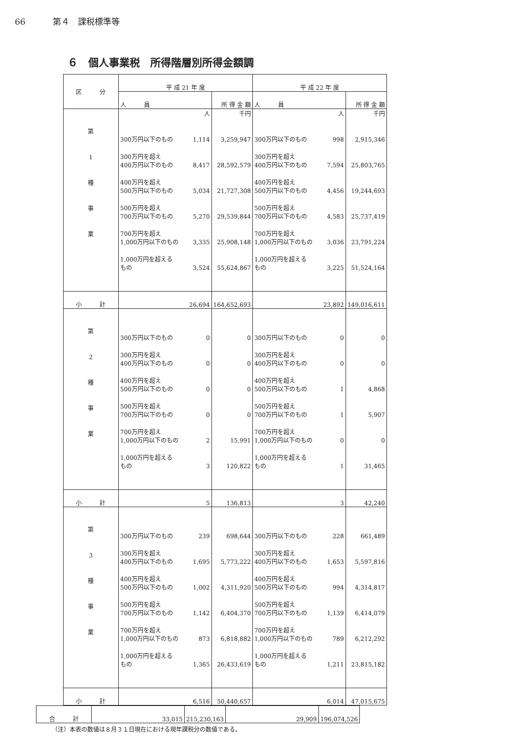66 第４　課税標準等
６　個人事業税　所得階層別所得金額調
| 区 分 | 平 成 21 年 度 | | 平 成 22 年 度 | |
| --- | --- | --- | --- | --- |
| | 人 員 | 所 得 金 額 | 人 員 | 所 得 金 額 |
| 第 1 種 事 業 | 人 300万円以下のもの 1,114 300万円を超え 400万円以下のもの 8,417 400万円を超え 500万円以下のもの 5,034 500万円を超え 700万円以下のもの 5,270 700万円を超え 1,000万円以下のもの 3,335 1,000万円を超える もの 3,524 | 千円 3,259,947 28,592,579 21,727,308 29,539,844 25,908,148 55,624,867 | 人 300万円以下のもの 998 300万円を超え 400万円以下のもの 7,594 400万円を超え 500万円以下のもの 4,456 500万円を超え 700万円以下のもの 4,583 700万円を超え 1,000万円以下のもの 3,036 1,000万円を超える もの 3,225 | 千円 2,915,346 25,803,765 19,244,693 25,737,419 23,791,224 51,524,164 |
| 小 計 | 26,694 | 164,652,693 | 23,892 | 149,016,611 |
| 第 2 種 事 業 | 300万円以下のもの 0 300万円を超え 400万円以下のもの 0 400万円を超え 500万円以下のもの 0 500万円を超え 700万円以下のもの 0 700万円を超え 1,000万円以下のもの 2 1,000万円を超える もの 3 | 0 0 0 0 15,991 120,822 | 300万円以下のもの 0 300万円を超え 400万円以下のもの 0 400万円を超え 500万円以下のもの 1 500万円を超え 700万円以下のもの 1 700万円を超え 1,000万円以下のもの 0 1,000万円を超える もの 1 | 0 0 4,868 5,907 0 31,465 |
| 小 計 | 5 | 136,813 | 3 | 42,240 |
| 第 3 種 事 業 | 300万円以下のもの 239 300万円を超え 400万円以下のもの 1,695 400万円を超え 500万円以下のもの 1,002 500万円を超え 700万円以下のもの 1,142 700万円を超え 1,000万円以下のもの 873 1,000万円を超える もの 1,365 | 698,644 5,773,222 4,311,920 6,404,370 6,818,882 26,433,619 | 300万円以下のもの 228 300万円を超え 400万円以下のもの 1,653 400万円を超え 500万円以下のもの 994 500万円を超え 700万円以下のもの 1,139 700万円を超え 1,000万円以下のもの 789 1,000万円を超える もの 1,211 | 661,489 5,597,816 4,314,817 6,414,079 6,212,292 23,815,182 |
| 小 計 | 6,516 | 50,440,657 | 6,014 | 47,015,675 |
| 合 計 | 33,015 | 215,230,163 | 29,909 | 196,074,526 |
（注）本表の数値は８月３１日現在における現年課税分の数値である。